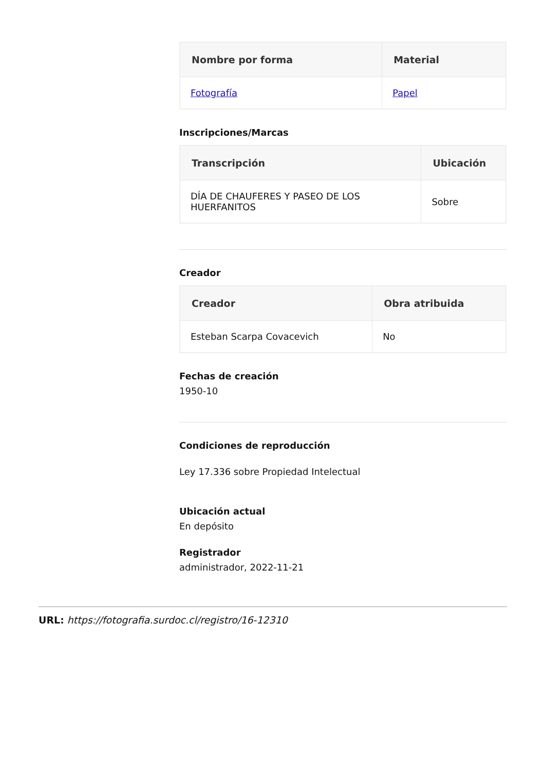| Nombre por forma | Material |
| --- | --- |
| Fotografía | Papel |
Inscripciones/Marcas
| Transcripción | Ubicación |
| --- | --- |
| DÍA DE CHAUFERES Y PASEO DE LOS HUERFANITOS | Sobre |
Creador
| Creador | Obra atribuida |
| --- | --- |
| Esteban Scarpa Covacevich | No |
Fechas de creación
1950-10
Condiciones de reproducción
Ley 17.336 sobre Propiedad Intelectual
Ubicación actual
En depósito
Registrador
administrador, 2022-11-21
URL: https://fotografia.surdoc.cl/registro/16-12310